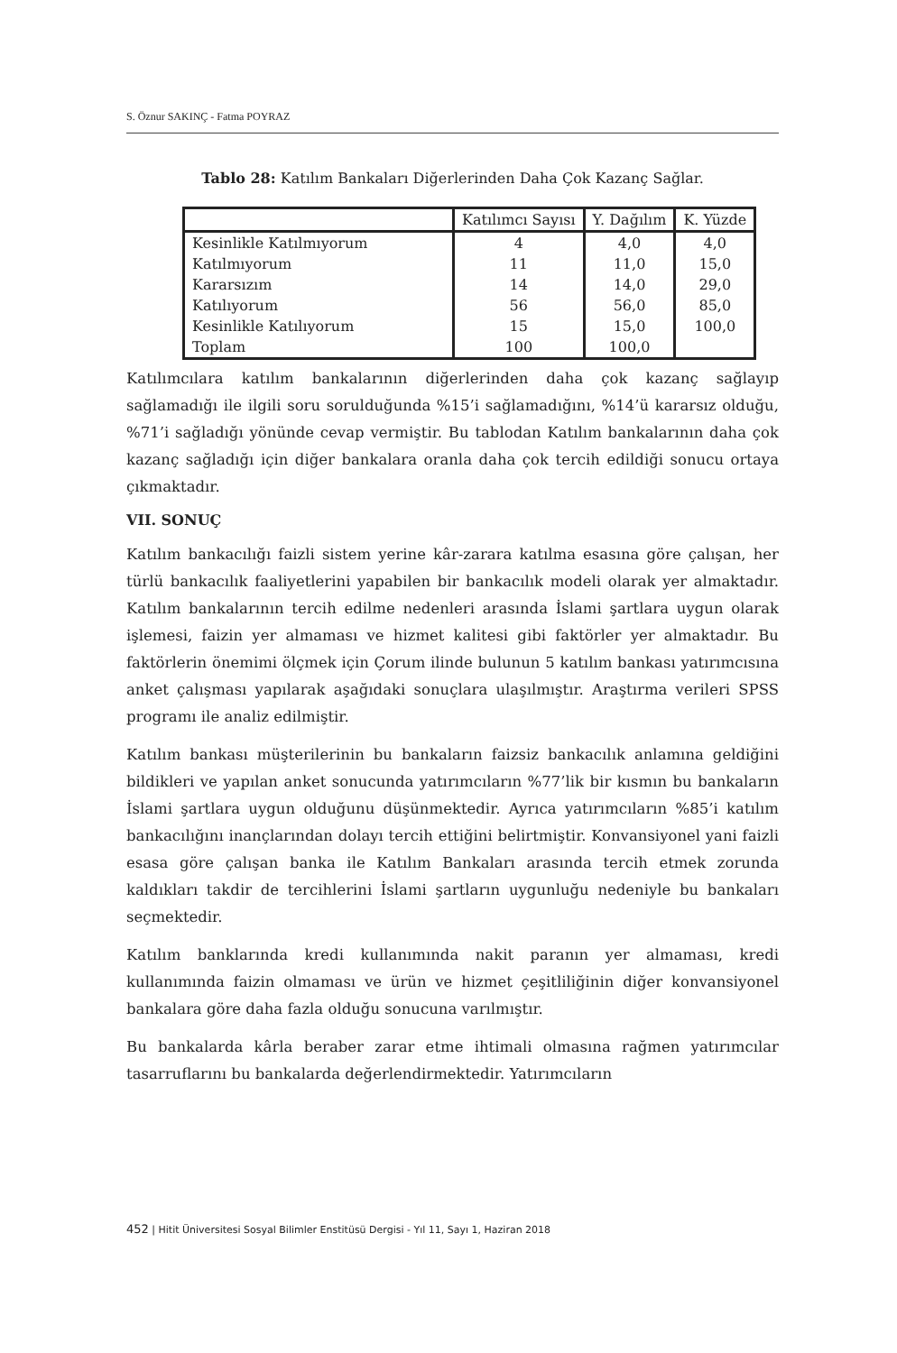S. Öznur SAKINÇ - Fatma POYRAZ
Tablo 28: Katılım Bankaları Diğerlerinden Daha Çok Kazanç Sağlar.
| | Katılımcı Sayısı | Y. Dağılım | K. Yüzde |
| --- | --- | --- | --- |
| Kesinlikle Katılmıyorum | 4 | 4,0 | 4,0 |
| Katılmıyorum | 11 | 11,0 | 15,0 |
| Kararsızım | 14 | 14,0 | 29,0 |
| Katılıyorum | 56 | 56,0 | 85,0 |
| Kesinlikle Katılıyorum | 15 | 15,0 | 100,0 |
| Toplam | 100 | 100,0 | |
Katılımcılara katılım bankalarının diğerlerinden daha çok kazanç sağlayıp sağlamadığı ile ilgili soru sorulduğunda %15’i sağlamadığını, %14’ü kararsız olduğu, %71’i sağladığı yönünde cevap vermiştir. Bu tablodan Katılım bankalarının daha çok kazanç sağladığı için diğer bankalara oranla daha çok tercih edildiği sonucu ortaya çıkmaktadır.
VII. SONUÇ
Katılım bankacılığı faizli sistem yerine kâr-zarara katılma esasına göre çalışan, her türlü bankacılık faaliyetlerini yapabilen bir bankacılık modeli olarak yer almaktadır. Katılım bankalarının tercih edilme nedenleri arasında İslami şartlara uygun olarak işlemesi, faizin yer almaması ve hizmet kalitesi gibi faktörler yer almaktadır. Bu faktörlerin önemimi ölçmek için Çorum ilinde bulunun 5 katılım bankası yatırımcısına anket çalışması yapılarak aşağıdaki sonuçlara ulaşılmıştır. Araştırma verileri SPSS programı ile analiz edilmiştir.
Katılım bankası müşterilerinin bu bankaların faizsiz bankacılık anlamına geldiğini bildikleri ve yapılan anket sonucunda yatırımcıların %77’lik bir kısmın bu bankaların İslami şartlara uygun olduğunu düşünmektedir. Ayrıca yatırımcıların %85’i katılım bankacılığını inançlarından dolayı tercih ettiğini belirtmiştir. Konvansiyonel yani faizli esasa göre çalışan banka ile Katılım Bankaları arasında tercih etmek zorunda kaldıkları takdir de tercihlerini İslami şartların uygunluğu nedeniyle bu bankaları seçmektedir.
Katılım banklarında kredi kullanımında nakit paranın yer almaması, kredi kullanımında faizin olmaması ve ürün ve hizmet çeşitliliğinin diğer konvansiyonel bankalara göre daha fazla olduğu sonucuna varılmıştır.
Bu bankalarda kârla beraber zarar etme ihtimali olmasına rağmen yatırımcılar tasarruflarını bu bankalarda değerlendirmektedir. Yatırımcıların
452 | Hitit Üniversitesi Sosyal Bilimler Enstitüsü Dergisi - Yıl 11, Sayı 1, Haziran 2018